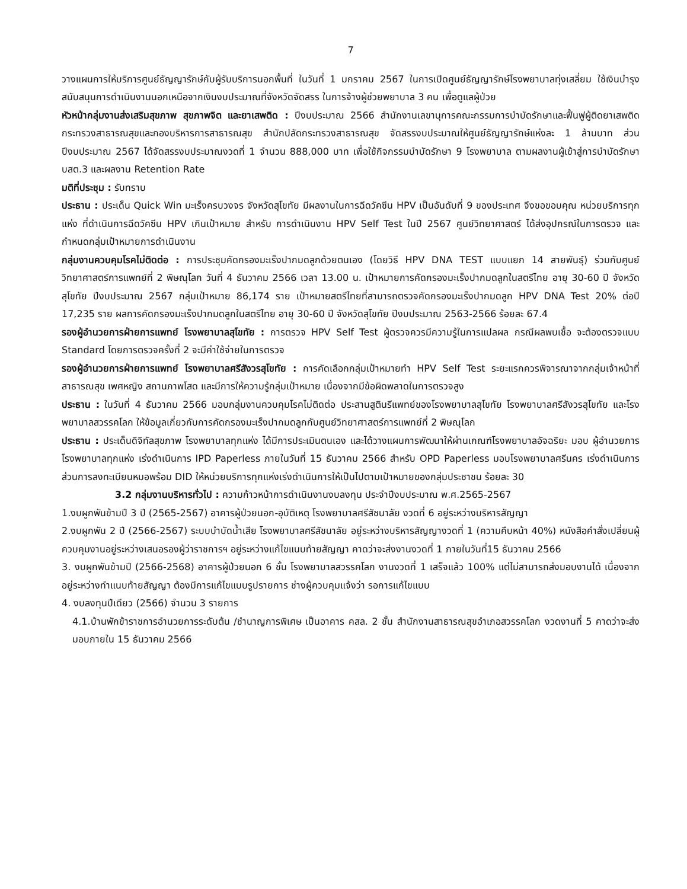7
วางแผนการให้บริการศูนย์ธัญญารักษ์กับผู้รับบริการนอกพื้นที่ ในวันที่ 1 มกราคม 2567 ในการเปิดศูนย์ธัญญารักษ์โรงพยาบาลทุ่งเสลี่ยม ใช้เงินบำรุง สนับสนุนการดำเนินงานนอกเหนือจากเงินงบประมาณที่จังหวัดจัดสรร ในการจ้างผู้ช่วยพยาบาล 3 คน เพื่อดูแลผู้ป่วย
หัวหน้ากลุ่มงานส่งเสริมสุขภาพ สุขภาพจิต และยาเสพติด : ปีงบประมาณ 2566 สำนักงานเลขานุการคณะกรรมการบำบัดรักษาและฟื้นฟูผู้ติดยาเสพติด กระทรวงสาธารณสุขและกองบริหารการสาธารณสุข สำนักปลัดกระทรวงสาธารณสุข จัดสรรงบประมาณให้ศูนย์ธัญญารักษ์แห่งละ 1 ล้านบาท ส่วนปีงบประมาณ 2567 ได้จัดสรรงบประมาณงวดที่ 1 จำนวน 888,000 บาท เพื่อใช้กิจกรรมบำบัดรักษา 9 โรงพยาบาล ตามผลงานผู้เข้าสู่การบำบัดรักษา บสต.3 และผลงาน Retention Rate
มติที่ประชุม : รับทราบ
ประธาน : ประเด็น Quick Win มะเร็งครบวงจร จังหวัดสุโขทัย มีผลงานในการฉีดวัคซีน HPV เป็นอันดับที่ 9 ของประเทศ จึงขอขอบคุณ หน่วยบริการทุกแห่ง ที่ดำเนินการฉีดวัคซีน HPV เกินเป้าหมาย สำหรับ การดำเนินงาน HPV Self Test ในปี 2567 ศูนย์วิทยาศาสตร์ ได้ส่งอุปกรณ์ในการตรวจ และกำหนดกลุ่มเป้าหมายการดำเนินงาน
กลุ่มงานควบคุมโรคไม่ติดต่อ : การประชุมคัดกรองมะเร็งปากมดลูกด้วยตนเอง (โดยวิธี HPV DNA TEST แบบแยก 14 สายพันธุ์) ร่วมกับศูนย์วิทยาศาสตร์การแพทย์ที่ 2 พิษณุโลก วันที่ 4 ธันวาคม 2566 เวลา 13.00 น. เป้าหมายการคัดกรองมะเร็งปากมดลูกในสตรีไทย อายุ 30-60 ปี จังหวัดสุโขทัย ปีงบประมาณ 2567 กลุ่มเป้าหมาย 86,174 ราย เป้าหมายสตรีไทยที่สามารถตรวจคัดกรองมะเร็งปากมดลูก HPV DNA Test 20% ต่อปี 17,235 ราย ผลการคัดกรองมะเร็งปากมดลูกในสตรีไทย อายุ 30-60 ปี จังหวัดสุโขทัย ปีงบประมาณ 2563-2566 ร้อยละ 67.4
รองผู้อำนวยการฝ่ายการแพทย์ โรงพยาบาลสุโขทัย : การตรวจ HPV Self Test ผู้ตรวจควรมีความรู้ในการแปลผล กรณีผลพบเชื้อ จะต้องตรวจแบบ Standard โดยการตรวจครั้งที่ 2 จะมีค่าใช้จ่ายในการตรวจ
รองผู้อำนวยการฝ่ายการแพทย์ โรงพยาบาลศรีสังวรสุโขทัย : การคัดเลือกกลุ่มเป้าหมายทำ HPV Self Test ระยะแรกควรพิจารณาจากกลุ่มเจ้าหน้าที่สาธารณสุข เพศหญิง สถานภาพโสด และมีการให้ความรู้กลุ่มเป้าหมาย เนื่องจากมีข้อผิดพลาดในการตรวจสูง
ประธาน : ในวันที่ 4 ธันวาคม 2566 มอบกลุ่มงานควบคุมโรคไม่ติดต่อ ประสานสูตินรีแพทย์ของโรงพยาบาลสุโขทัย โรงพยาบาลศรีสังวรสุโขทัย และโรงพยาบาลสวรรคโลก ให้ข้อมูลเกี่ยวกับการคัดกรองมะเร็งปากมดลูกกับศูนย์วิทยาศาสตร์การแพทย์ที่ 2 พิษณุโลก
ประธาน : ประเด็นดิจิทัลสุขภาพ โรงพยาบาลทุกแห่ง ได้มีการประเมินตนเอง และได้วางแผนการพัฒนาให้ผ่านเกณฑ์โรงพยาบาลอัจฉริยะ มอบ ผู้อำนวยการโรงพยาบาลทุกแห่ง เร่งดำเนินการ IPD Paperless ภายในวันที่ 15 ธันวาคม 2566 สำหรับ OPD Paperless มอบโรงพยาบาลศรีนคร เร่งดำเนินการ ส่วนการลงทะเบียนหมอพร้อม DID ให้หน่วยบริการทุกแห่งเร่งดำเนินการให้เป็นไปตามเป้าหมายของกลุ่มประชาชน ร้อยละ 30
3.2 กลุ่มงานบริหารทั่วไป : ความก้าวหน้าการดำเนินงานงบลงทุน ประจำปีงบประมาณ พ.ศ.2565-2567
1.งบผูกพันข้ามปี 3 ปี (2565-2567) อาคารผู้ป่วยนอก-อุบัติเหตุ โรงพยาบาลศรีสัชนาลัย งวดที่ 6 อยู่ระหว่างบริหารสัญญา
2.งบผูกพัน 2 ปี (2566-2567) ระบบบำบัดน้ำเสีย โรงพยาบาลศรีสัชนาลัย อยู่ระหว่างบริหารสัญญางวดที่ 1 (ความคืบหน้า 40%) หนังสือคำสั่งเปลี่ยนผู้ควบคุมงานอยู่ระหว่างเสนอรองผู้ว่าราชการฯ อยู่ระหว่างแก้ไขแนบท้ายสัญญา คาดว่าจะส่งงานงวดที่ 1 ภายในวันที่15 ธันวาคม 2566
3. งบผูกพันข้ามปี (2566-2568) อาคารผู้ป่วยนอก 6 ชั้น โรงพยาบาลสวรรคโลก งานงวดที่ 1 เสร็จแล้ว 100% แต่ไม่สามารถส่งมอบงานได้ เนื่องจากอยู่ระหว่างทำแนบท้ายสัญญา ต้องมีการแก้ไขแบบรูปรายการ ช่างผู้ควบคุมแจ้งว่า รอการแก้ไขแบบ
4. งบลงทุนปีเดียว (2566) จำนวน 3 รายการ
4.1.บ้านพักข้าราชการอำนวยการระดับต้น /ชำนาญการพิเศษ เป็นอาคาร คสล. 2 ชั้น สำนักงานสาธารณสุขอำเภอสวรรคโลก งวดงานที่ 5 คาดว่าจะส่งมอบภายใน 15 ธันวาคม 2566